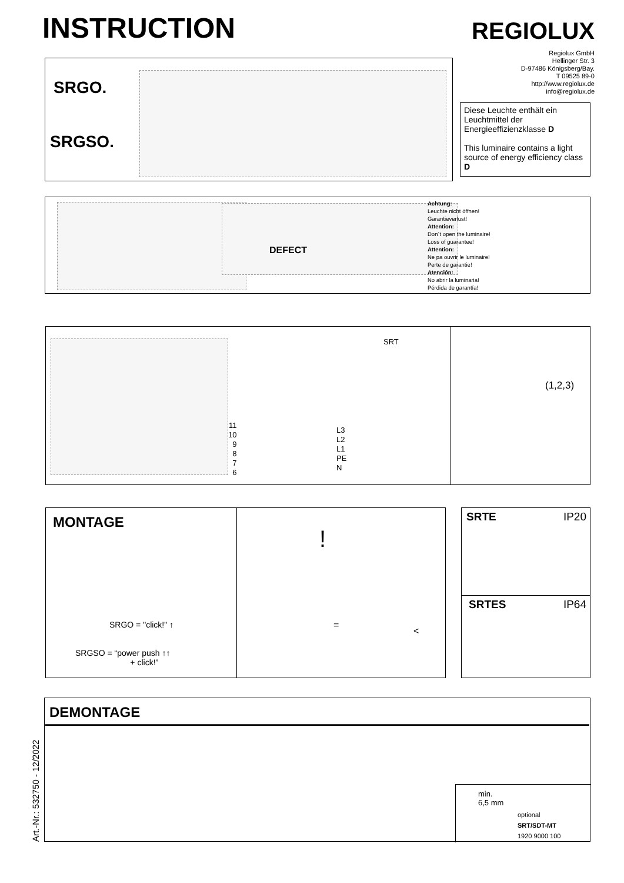INSTRUCTION REGIOLUX
Regiolux GmbH
Hellinger Str. 3
D-97486 Königsberg/Bay.
T 09525 89-0
http://www.regiolux.de
info@regiolux.de
SRGO.
SRGSO.
Diese Leuchte enthält ein Leuchtmittel der Energieeffizienzklasse D
This luminaire contains a light source of energy efficiency class D
DEFECT
Achtung:
Leuchte nicht öffnen!
Garantieverlust!
Attention:
Don´t open the luminaire!
Loss of guarantee!
Attention:
Ne pa ouvrir le luminaire!
Perte de garantie!
Atención:
No abrir la luminaria!
Pérdida de garantía!
SRT
11
10
9
8
7
6
L3
L2
L1
PE
N
(1,2,3)
MONTAGE
SRGO = "click!" ↑
SRGSO = “power push ↑↑
+ click!”
!
=
<
SRTE IP20
SRTES IP64
DEMONTAGE
min.
6,5 mm
optional
SRT/SDT-MT
1920 9000 100
Art.-Nr.: 532750 - 12/2022